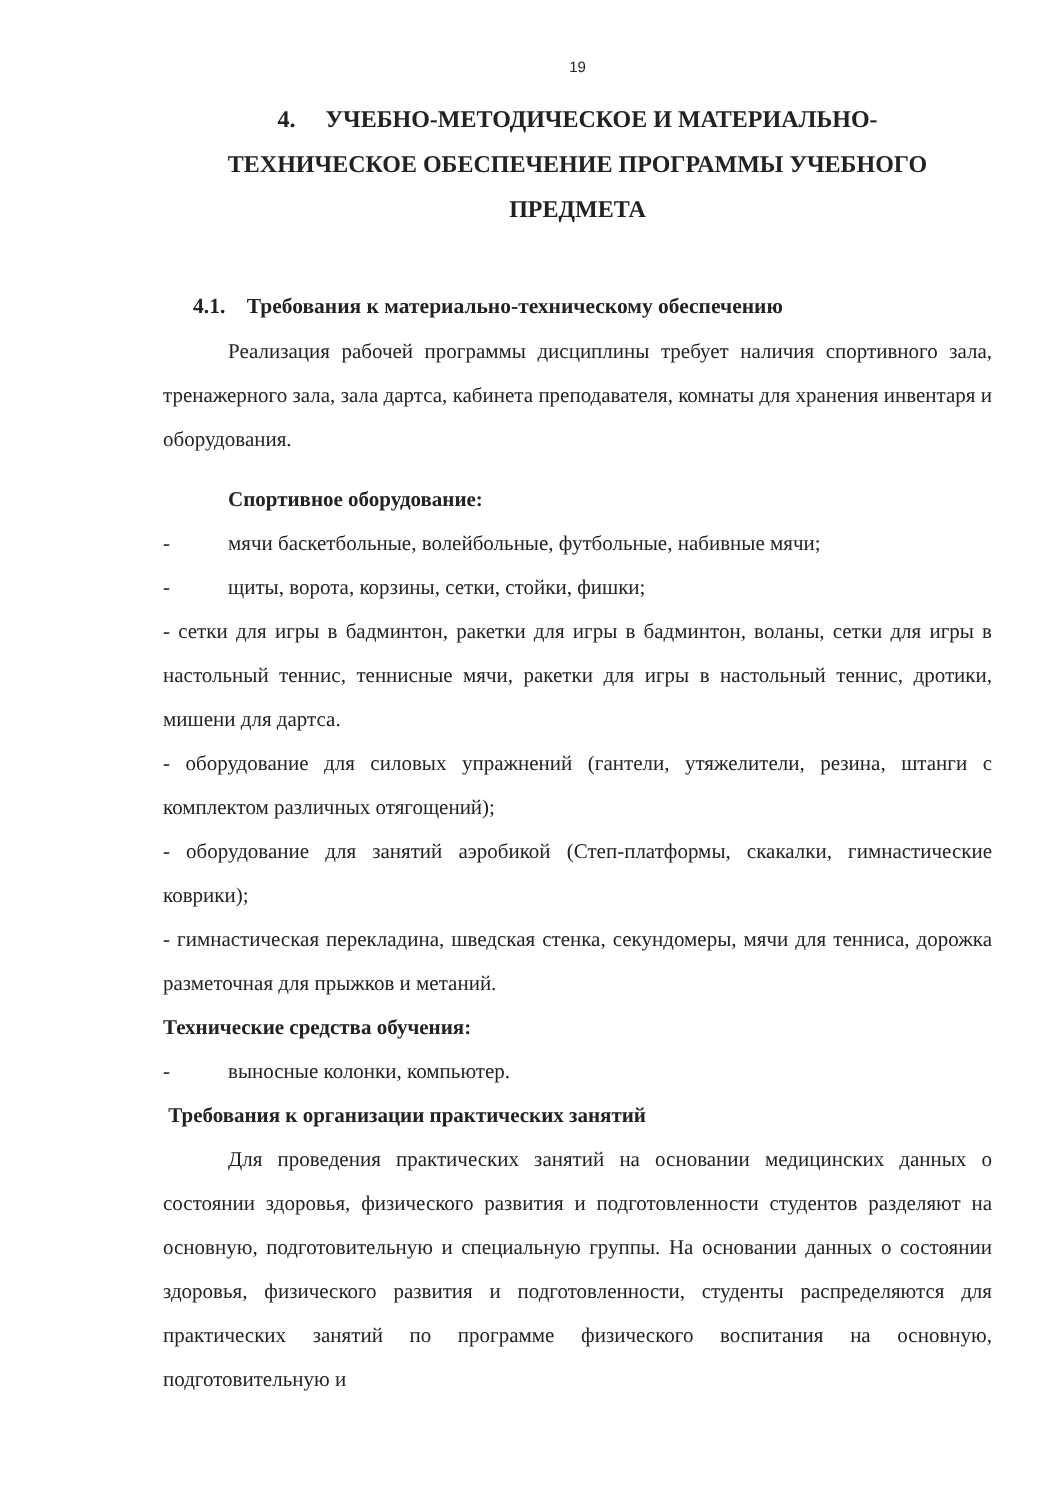19
4. УЧЕБНО-МЕТОДИЧЕСКОЕ И МАТЕРИАЛЬНО-
ТЕХНИЧЕСКОЕ ОБЕСПЕЧЕНИЕ ПРОГРАММЫ УЧЕБНОГО
ПРЕДМЕТА
4.1. Требования к материально-техническому обеспечению
Реализация рабочей программы дисциплины требует наличия спортивного зала, тренажерного зала, зала дартса, кабинета преподавателя, комнаты для хранения инвентаря и оборудования.
Спортивное оборудование:
- мячи баскетбольные, волейбольные, футбольные, набивные мячи;
- щиты, ворота, корзины, сетки, стойки, фишки;
- сетки для игры в бадминтон, ракетки для игры в бадминтон, воланы, сетки для игры в настольный теннис, теннисные мячи, ракетки для игры в настольный теннис, дротики, мишени для дартса.
- оборудование для силовых упражнений (гантели, утяжелители, резина, штанги с комплектом различных отягощений);
- оборудование для занятий аэробикой (Степ-платформы, скакалки, гимнастические коврики);
- гимнастическая перекладина, шведская стенка, секундомеры, мячи для тенниса, дорожка разметочная для прыжков и метаний.
Технические средства обучения:
- выносные колонки, компьютер.
Требования к организации практических занятий
Для проведения практических занятий на основании медицинских данных о состоянии здоровья, физического развития и подготовленности студентов разделяют на основную, подготовительную и специальную группы. На основании данных о состоянии здоровья, физического развития и подготовленности, студенты распределяются для практических занятий по программе физического воспитания на основную, подготовительную и